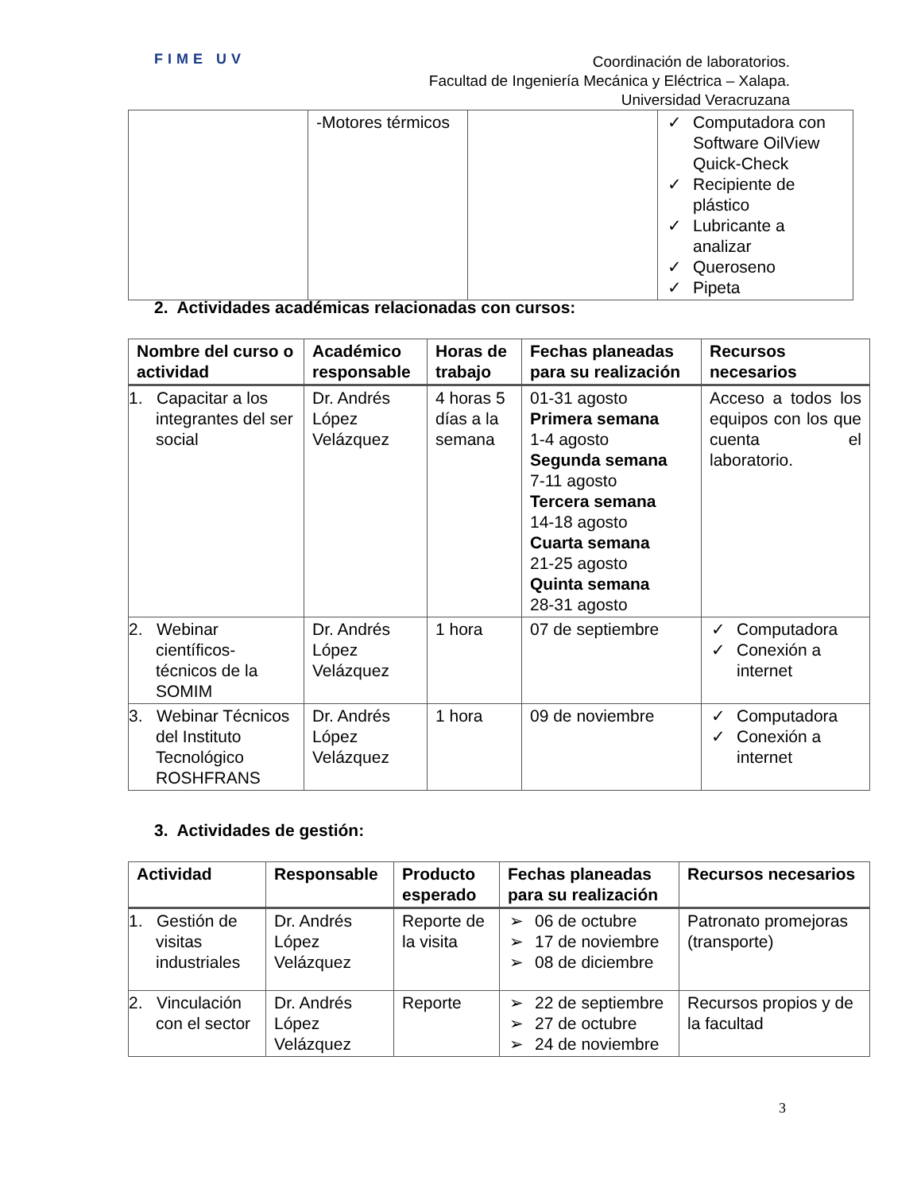FIME UV
Coordinación de laboratorios.
Facultad de Ingeniería Mecánica y Eléctrica – Xalapa.
Universidad Veracruzana
| | -Motores térmicos | | ✓ Computadora con Software OilView Quick-Check ✓ Recipiente de plástico ✓ Lubricante a analizar ✓ Queroseno ✓ Pipeta |
2. Actividades académicas relacionadas con cursos:
| Nombre del curso o actividad | Académico responsable | Horas de trabajo | Fechas planeadas para su realización | Recursos necesarios |
| --- | --- | --- | --- | --- |
| 1. Capacitar a los integrantes del ser social | Dr. Andrés López Velázquez | 4 horas 5 días a la semana | 01-31 agosto Primera semana 1-4 agosto Segunda semana 7-11 agosto Tercera semana 14-18 agosto Cuarta semana 21-25 agosto Quinta semana 28-31 agosto | Acceso a todos los equipos con los que cuenta el laboratorio. |
| 2. Webinar científicos-técnicos de la SOMIM | Dr. Andrés López Velázquez | 1 hora | 07 de septiembre | ✓ Computadora ✓ Conexión a internet |
| 3. Webinar Técnicos del Instituto Tecnológico ROSHFRANS | Dr. Andrés López Velázquez | 1 hora | 09 de noviembre | ✓ Computadora ✓ Conexión a internet |
3. Actividades de gestión:
| Actividad | Responsable | Producto esperado | Fechas planeadas para su realización | Recursos necesarios |
| --- | --- | --- | --- | --- |
| 1. Gestión de visitas industriales | Dr. Andrés López Velázquez | Reporte de la visita | ➢ 06 de octubre ➢ 17 de noviembre ➢ 08 de diciembre | Patronato promejoras (transporte) |
| 2. Vinculación con el sector | Dr. Andrés López Velázquez | Reporte | ➢ 22 de septiembre ➢ 27 de octubre ➢ 24 de noviembre | Recursos propios y de la facultad |
3